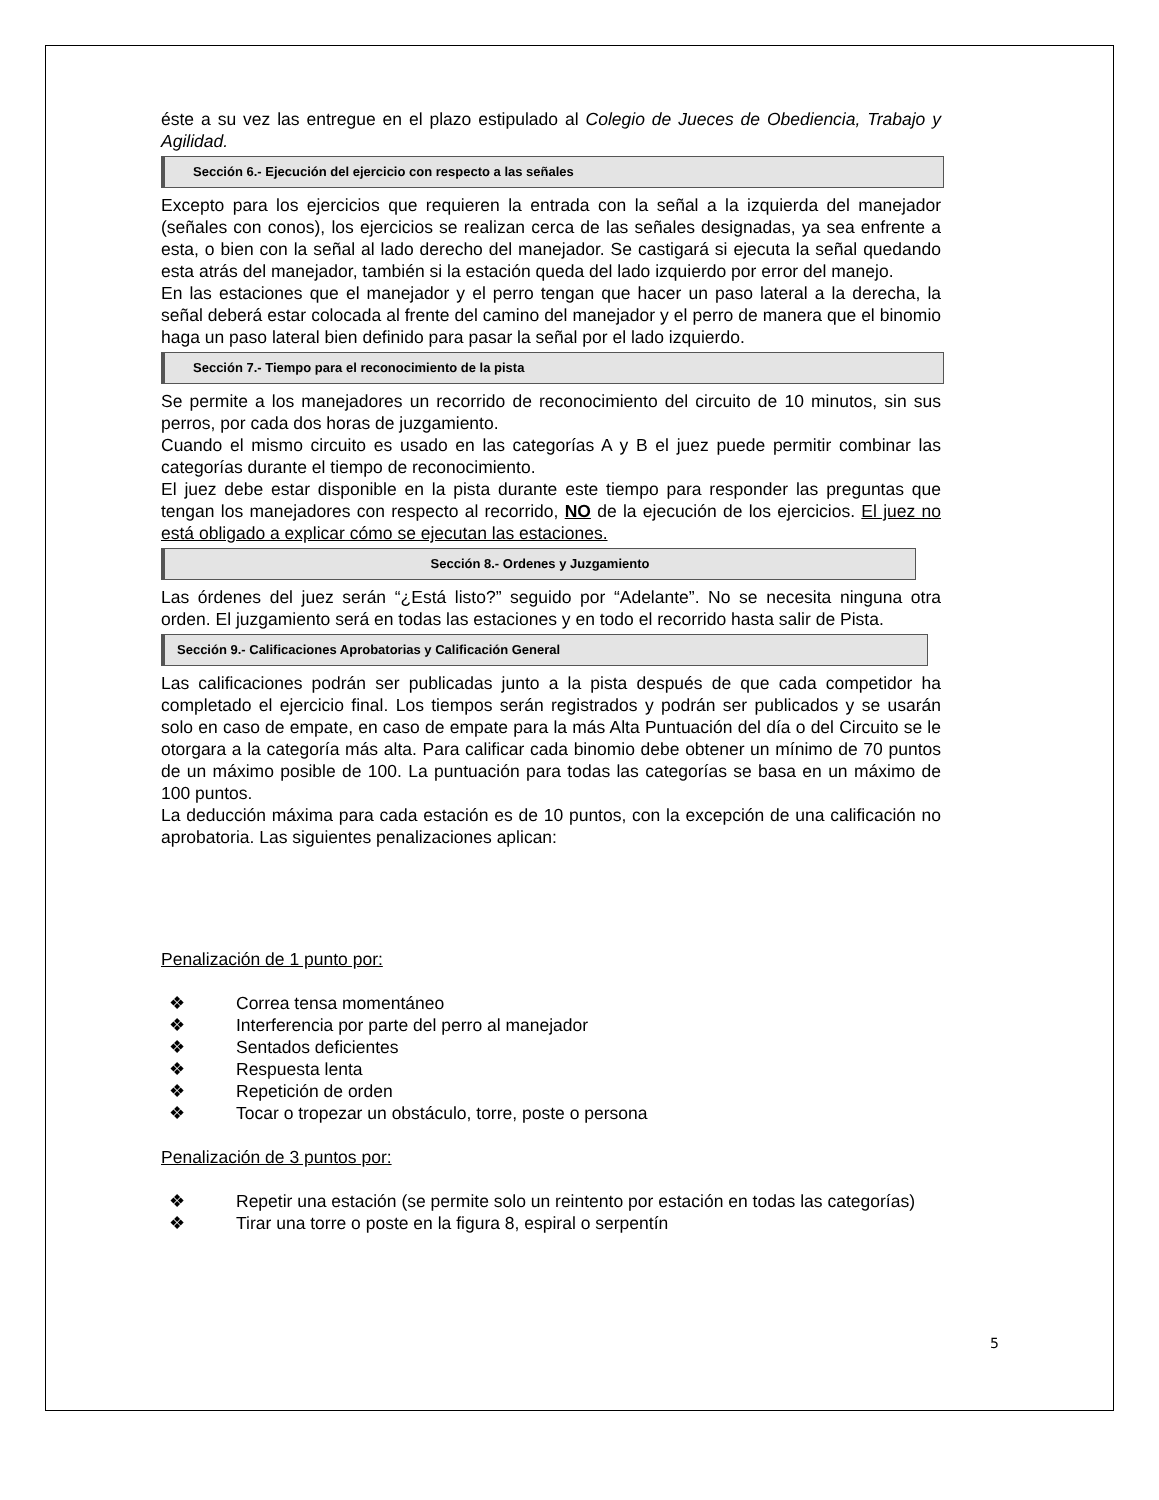éste a su vez las entregue en el plazo estipulado al Colegio de Jueces de Obediencia, Trabajo y Agilidad.
Sección 6.- Ejecución del ejercicio con respecto a las señales
Excepto para los ejercicios que requieren la entrada con la señal a la izquierda del manejador (señales con conos), los ejercicios se realizan cerca de las señales designadas, ya sea enfrente a esta, o bien con la señal al lado derecho del manejador. Se castigará si ejecuta la señal quedando esta atrás del manejador, también si la estación queda del lado izquierdo por error del manejo.
En las estaciones que el manejador y el perro tengan que hacer un paso lateral a la derecha, la señal deberá estar colocada al frente del camino del manejador y el perro de manera que el binomio haga un paso lateral bien definido para pasar la señal por el lado izquierdo.
Sección 7.- Tiempo para el reconocimiento de la pista
Se permite a los manejadores un recorrido de reconocimiento del circuito de 10 minutos, sin sus perros, por cada dos horas de juzgamiento.
Cuando el mismo circuito es usado en las categorías A y B el juez puede permitir combinar las categorías durante el tiempo de reconocimiento.
El juez debe estar disponible en la pista durante este tiempo para responder las preguntas que tengan los manejadores con respecto al recorrido, NO de la ejecución de los ejercicios. El juez no está obligado a explicar cómo se ejecutan las estaciones.
Sección 8.- Ordenes y Juzgamiento
Las órdenes del juez serán “¿Está listo?” seguido por “Adelante”. No se necesita ninguna otra orden. El juzgamiento será en todas las estaciones y en todo el recorrido hasta salir de Pista.
Sección 9.- Calificaciones Aprobatorias y Calificación General
Las calificaciones podrán ser publicadas junto a la pista después de que cada competidor ha completado el ejercicio final. Los tiempos serán registrados y podrán ser publicados y se usarán solo en caso de empate, en caso de empate para la más Alta Puntuación del día o del Circuito se le otorgara a la categoría más alta. Para calificar cada binomio debe obtener un mínimo de 70 puntos de un máximo posible de 100. La puntuación para todas las categorías se basa en un máximo de 100 puntos.
La deducción máxima para cada estación es de 10 puntos, con la excepción de una calificación no aprobatoria. Las siguientes penalizaciones aplican:
Penalización de 1 punto por:
❖ Correa tensa momentáneo
❖ Interferencia por parte del perro al manejador
❖ Sentados deficientes
❖ Respuesta lenta
❖ Repetición de orden
❖ Tocar o tropezar un obstáculo, torre, poste o persona
Penalización de 3 puntos por:
❖ Repetir una estación (se permite solo un reintento por estación en todas las categorías)
❖ Tirar una torre o poste en la figura 8, espiral o serpentín
5